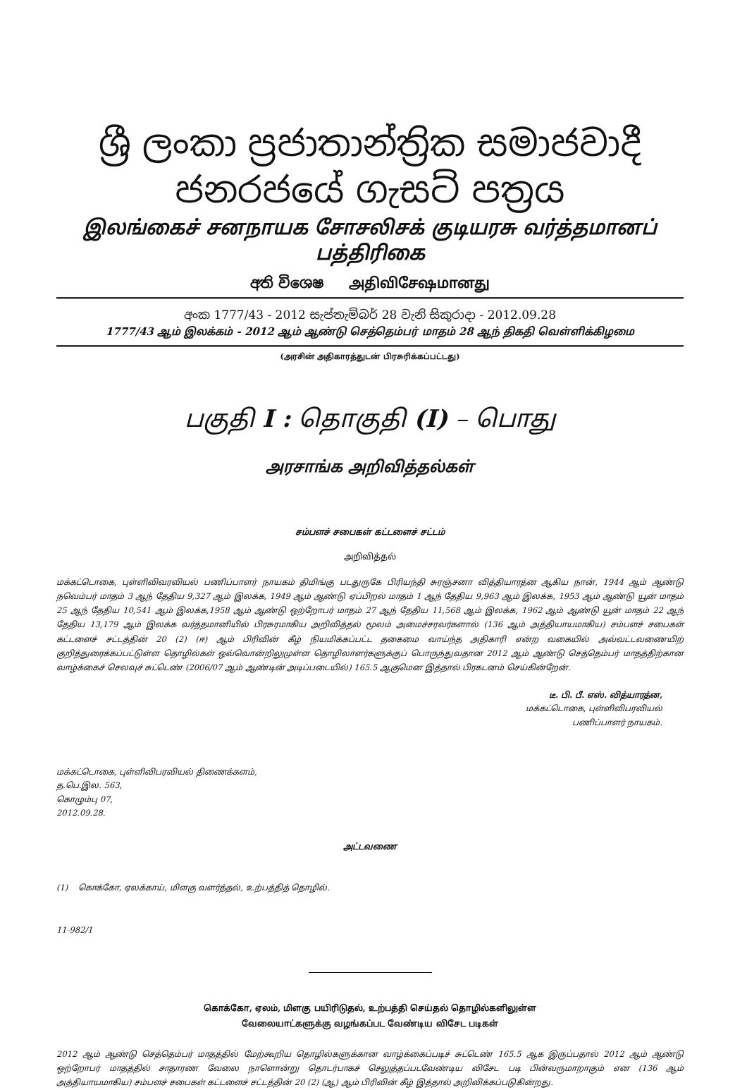ශ්‍රී ලංකා ප්‍රජාතාන්ත්‍රික සමාජවාදී ජනරජයේ ගැසට් පත්‍රය
இலங்கைச் சனநாயக சோசலிசக் குடியரசு வர்த்தமானப் பத்திரிகை
අති විශෙෂ அதிவிசேஷமானது
අංක 1777/43 - 2012 සැප්තැම්බර් 28 වැනි සිකුරාදා - 2012.09.28
1777/43 ஆம் இலக்கம் - 2012 ஆம் ஆண்டு செத்தெம்பர் மாதம் 28 ஆந் திகதி வெள்ளிக்கிழமை
(அரசின் அதிகாரத்துடன் பிரசுரிக்கப்பட்டது)
பகுதி I : தொகுதி (I) – பொது
அரசாங்க அறிவித்தல்கள்
சம்பளச் சபைகள் கட்டளைச் சட்டம்
அறிவித்தல்
மக்கட்டொகை, புள்ளிவிவரவியல் பணிப்பாளர் நாயகம் திமிங்கு படதுருகே பிரியந்தி சுரஞ்சனா வித்தியாரத்ன ஆகிய நான், 1944 ஆம் ஆண்டு நவெம்பர் மாதம் 3 ஆந் தேதிய 9,327 ஆம் இலக்க, 1949 ஆம் ஆண்டு ஏப்பிறல் மாதம் 1 ஆந் தேதிய 9,963 ஆம் இலக்க, 1953 ஆம் ஆண்டு யூன் மாதம் 25 ஆந் தேதிய 10,541 ஆம் இலக்க,1958 ஆம் ஆண்டு ஒற்றோபர் மாதம் 27 ஆந் தேதிய 11,568 ஆம் இலக்க, 1962 ஆம் ஆண்டு யூன் மாதம் 22 ஆந் தேதிய 13,179 ஆம் இலக்க வர்த்தமானியில் பிரசுரமாகிய அறிவித்தல் மூலம் அமைச்சரவர்களால் (136 ஆம் அத்தியாயமாகிய) சம்பளச் சபைகள் கட்டளைச் சட்டத்தின் 20 (2) (ஈ) ஆம் பிரிவின் கீழ் நியமிக்கப்பட்ட தகைமை வாய்ந்த அதிகாரி என்ற வகையில் அவ்வட்டவணையிற் குறித்துரைக்கப்பட்டுள்ள தொழில்கள் ஒவ்வொன்றிலுமுள்ள தொழிலாளர்களுக்குப் பொருந்துவதான 2012 ஆம் ஆண்டு செத்தெம்பர் மாதத்திற்கான வாழ்க்கைச் செலவுச் சுட்டெண் (2006/07 ஆம் ஆண்டின் அடிப்படையில்) 165.5 ஆகுமென இத்தால் பிரகடனம் செய்கின்றேன்.
டீ. பி. பீ. எஸ். வித்யாரத்ன,
மக்கட்டொகை, புள்ளிவிபரவியல்
பணிப்பாளர் நாயகம்.
மக்கட்டொகை, புள்ளிவிபரவியல் திணைக்களம்,
த.பெ.இல. 563,
கொழும்பு 07,
2012.09.28.
அட்டவணை
(1) கொக்கோ, ஏலக்காய், மிளகு வளர்த்தல், உற்பத்தித் தொழில்.
11-982/1
கொக்கோ, ஏலம், மிளகு பயிரிடுதல், உற்பத்தி செய்தல் தொழில்களிலுள்ள
வேலையாட்களுக்கு வழங்கப்பட வேண்டிய விசேட படிகள்
2012 ஆம் ஆண்டு செத்தெம்பர் மாதத்தில் மேற்கூறிய தொழில்களுக்கான வாழ்க்கைப்படிச் சுட்டெண் 165.5 ஆக இருப்பதால் 2012 ஆம் ஆண்டு ஒற்றோபர் மாதத்தில் சாதாரண வேலை நாளொன்று தொடர்பாகச் செலுத்தப்படவேண்டிய விசேட படி பின்வருமாறாகும் என (136 ஆம் அத்தியாயமாகிய) சம்பளச் சபைகள் கட்டளைச் சட்டத்தின் 20 (2) (ஆ) ஆம் பிரிவின் கீழ் இத்தால் அறிவிக்கப்படுகின்றது.